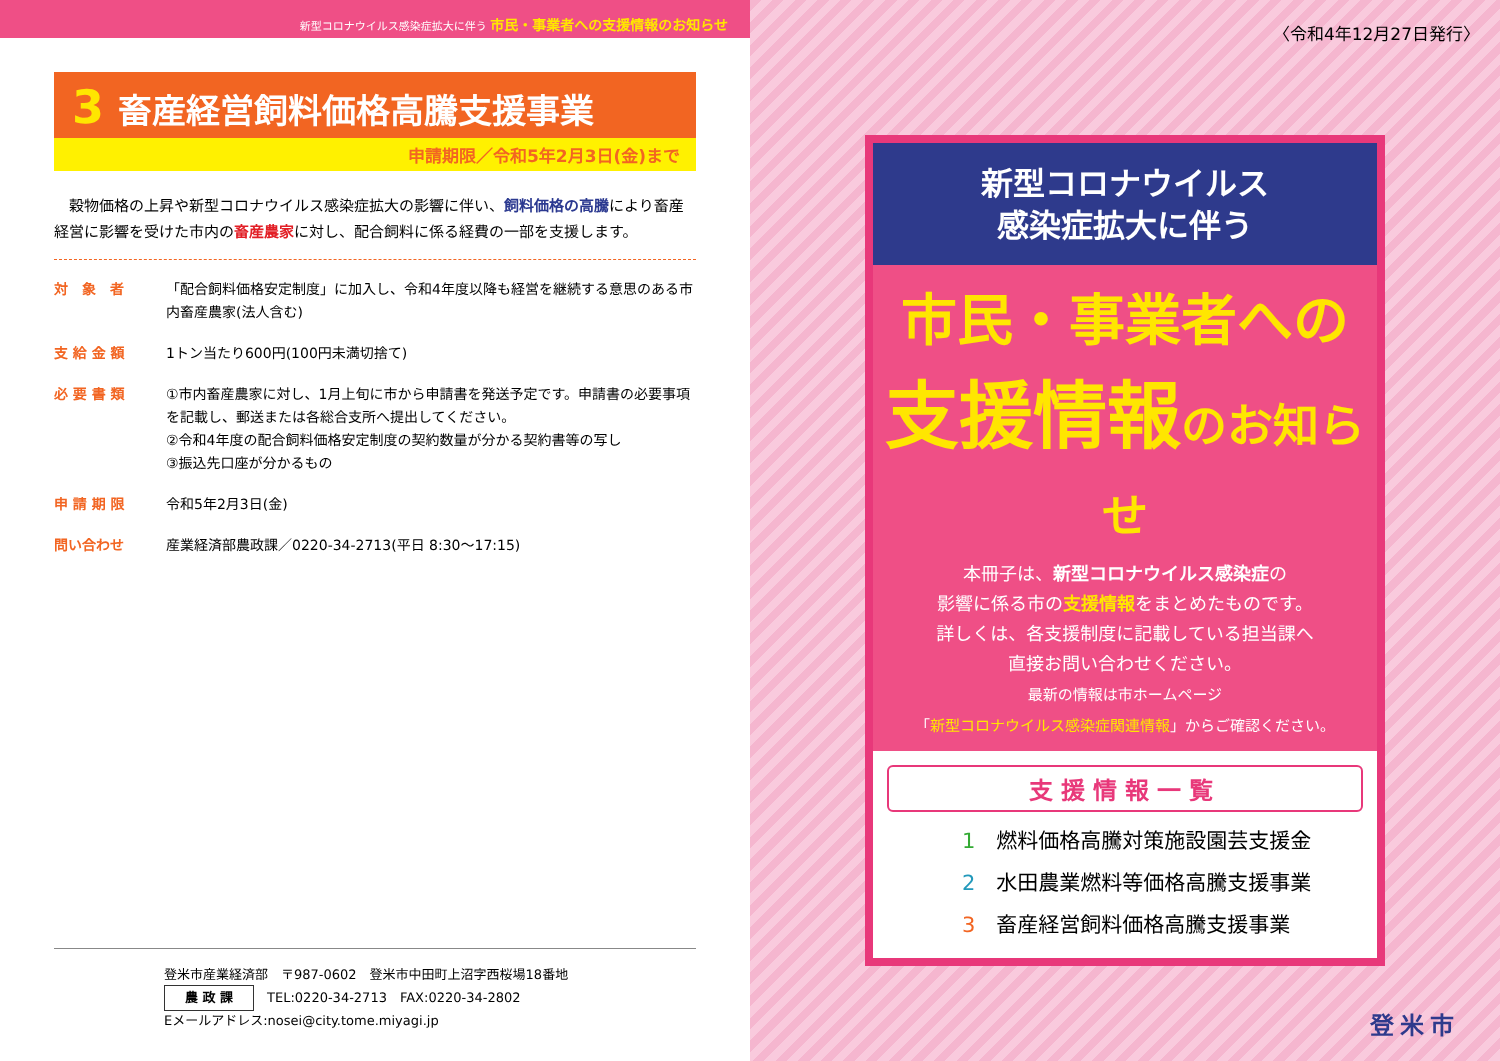新型コロナウイルス感染症拡大に伴う 市民・事業者への支援情報のお知らせ
3 畜産経営飼料価格高騰支援事業
申請期限／令和5年2月3日(金)まで
　穀物価格の上昇や新型コロナウイルス感染症拡大の影響に伴い、飼料価格の高騰により畜産経営に影響を受けた市内の畜産農家に対し、配合飼料に係る経費の一部を支援します。
対　象　者 「配合飼料価格安定制度」に加入し、令和4年度以降も経営を継続する意思のある市内畜産農家(法人含む)
支 給 金 額 1トン当たり600円(100円未満切捨て)
必 要 書 類 ①市内畜産農家に対し、1月上旬に市から申請書を発送予定です。申請書の必要事項を記載し、郵送または各総合支所へ提出してください。
②令和4年度の配合飼料価格安定制度の契約数量が分かる契約書等の写し
③振込先口座が分かるもの
申 請 期 限 令和5年2月3日(金)
問い合わせ 産業経済部農政課／0220-34-2713(平日 8:30～17:15)
登米市産業経済部　〒987-0602　登米市中田町上沼字西桜場18番地
農 政 課　TEL:0220-34-2713　FAX:0220-34-2802
Eメールアドレス:nosei@city.tome.miyagi.jp
〈令和4年12月27日発行〉
新型コロナウイルス
感染症拡大に伴う
市民・事業者への
支援情報のお知らせ
本冊子は、新型コロナウイルス感染症の
影響に係る市の支援情報をまとめたものです。
詳しくは、各支援制度に記載している担当課へ
直接お問い合わせください。
最新の情報は市ホームページ
「新型コロナウイルス感染症関連情報」からご確認ください。
支援情報一覧
1　燃料価格高騰対策施設園芸支援金
2　水田農業燃料等価格高騰支援事業
3　畜産経営飼料価格高騰支援事業
登米市